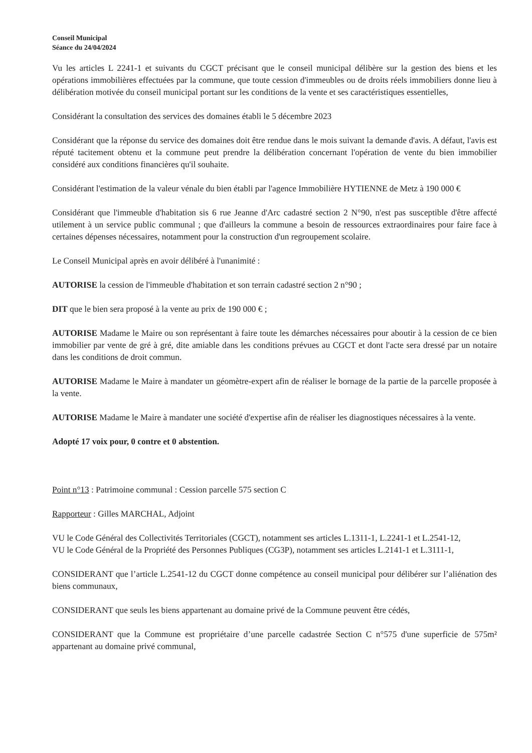Conseil Municipal
Séance du 24/04/2024
Vu les articles L 2241-1 et suivants du CGCT précisant que le conseil municipal délibère sur la gestion des biens et les opérations immobilières effectuées par la commune, que toute cession d'immeubles ou de droits réels immobiliers donne lieu à délibération motivée du conseil municipal portant sur les conditions de la vente et ses caractéristiques essentielles,
Considérant la consultation des services des domaines établi le 5 décembre 2023
Considérant que la réponse du service des domaines doit être rendue dans le mois suivant la demande d'avis. A défaut, l'avis est réputé tacitement obtenu et la commune peut prendre la délibération concernant l'opération de vente du bien immobilier considéré aux conditions financières qu'il souhaite.
Considérant l'estimation de la valeur vénale du bien établi par l'agence Immobilière HYTIENNE de Metz à 190 000 €
Considérant que l'immeuble d'habitation sis 6 rue Jeanne d'Arc cadastré section 2 N°90, n'est pas susceptible d'être affecté utilement à un service public communal ; que d'ailleurs la commune a besoin de ressources extraordinaires pour faire face à certaines dépenses nécessaires, notamment pour la construction d'un regroupement scolaire.
Le Conseil Municipal après en avoir délibéré à l'unanimité :
AUTORISE la cession de l'immeuble d'habitation et son terrain cadastré section 2 n°90 ;
DIT que le bien sera proposé à la vente au prix de 190 000 € ;
AUTORISE Madame le Maire ou son représentant à faire toute les démarches nécessaires pour aboutir à la cession de ce bien immobilier par vente de gré à gré, dite amiable dans les conditions prévues au CGCT et dont l'acte sera dressé par un notaire dans les conditions de droit commun.
AUTORISE Madame le Maire à mandater un géomètre-expert afin de réaliser le bornage de la partie de la parcelle proposée à la vente.
AUTORISE Madame le Maire à mandater une société d'expertise afin de réaliser les diagnostiques nécessaires à la vente.
Adopté 17 voix pour, 0 contre et 0 abstention.
Point n°13 : Patrimoine communal : Cession parcelle 575 section C
Rapporteur : Gilles MARCHAL, Adjoint
VU le Code Général des Collectivités Territoriales (CGCT), notamment ses articles L.1311-1, L.2241-1 et L.2541-12,
VU le Code Général de la Propriété des Personnes Publiques (CG3P), notamment ses articles L.2141-1 et L.3111-1,
CONSIDERANT que l’article L.2541-12 du CGCT donne compétence au conseil municipal pour délibérer sur l’aliénation des biens communaux,
CONSIDERANT que seuls les biens appartenant au domaine privé de la Commune peuvent être cédés,
CONSIDERANT que la Commune est propriétaire d’une parcelle cadastrée Section C n°575 d'une superficie de 575m² appartenant au domaine privé communal,